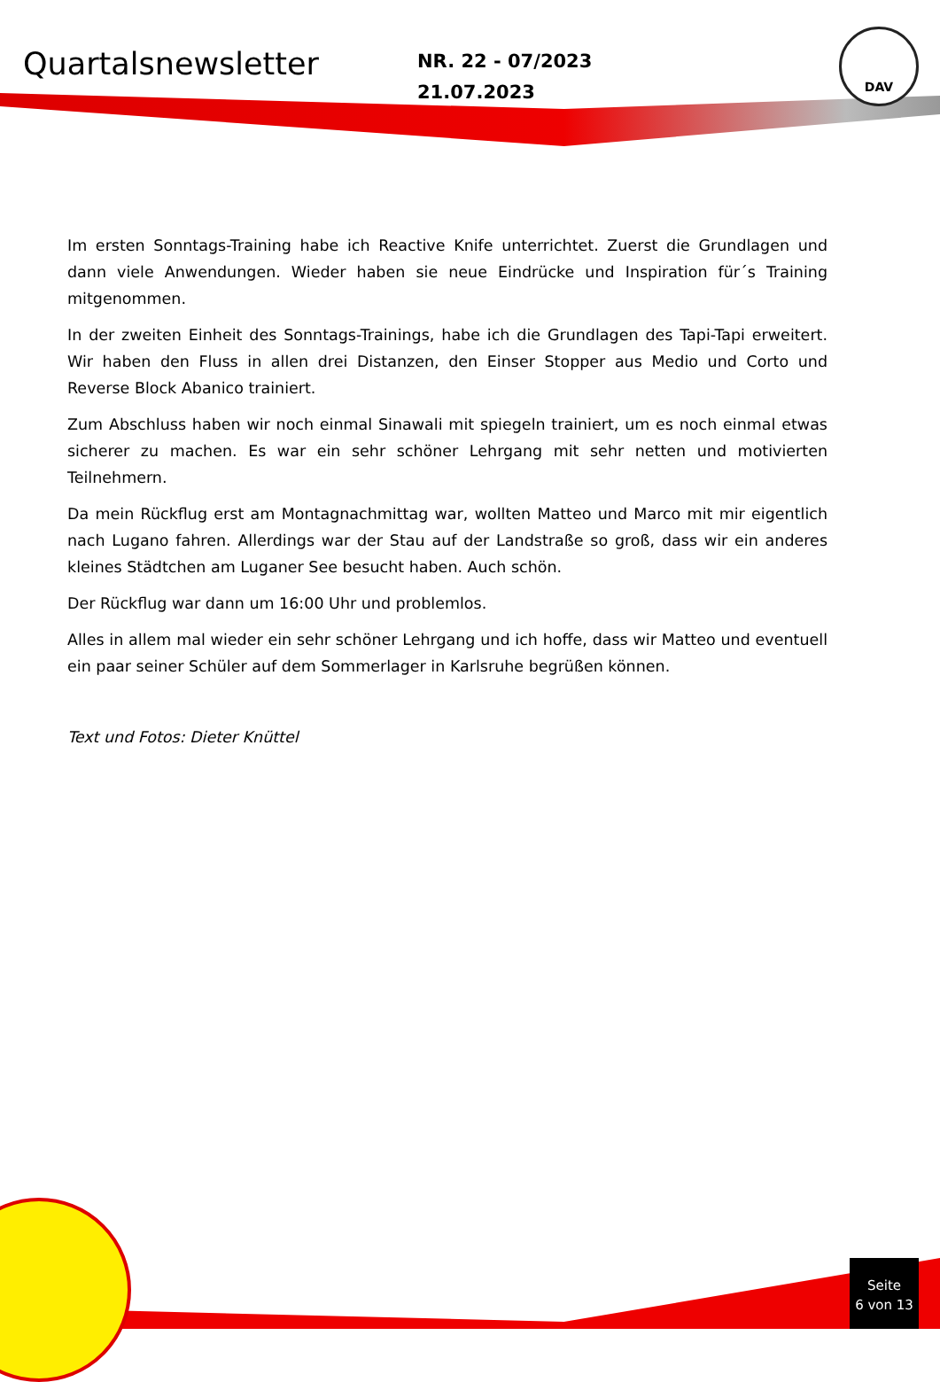Quartalsnewsletter
NR. 22 - 07/2023
21.07.2023
DAV
Im ersten Sonntags-Training habe ich Reactive Knife unterrichtet. Zuerst die Grundlagen und dann viele Anwendungen. Wieder haben sie neue Eindrücke und Inspiration für´s Training mitgenommen.
In der zweiten Einheit des Sonntags-Trainings, habe ich die Grundlagen des Tapi-Tapi erweitert. Wir haben den Fluss in allen drei Distanzen, den Einser Stopper aus Medio und Corto und Reverse Block Abanico trainiert.
Zum Abschluss haben wir noch einmal Sinawali mit spiegeln trainiert, um es noch einmal etwas sicherer zu machen. Es war ein sehr schöner Lehrgang mit sehr netten und motivierten Teilnehmern.
Da mein Rückflug erst am Montagnachmittag war, wollten Matteo und Marco mit mir eigentlich nach Lugano fahren. Allerdings war der Stau auf der Landstraße so groß, dass wir ein anderes kleines Städtchen am Luganer See besucht haben. Auch schön.
Der Rückflug war dann um 16:00 Uhr und problemlos.
Alles in allem mal wieder ein sehr schöner Lehrgang und ich hoffe, dass wir Matteo und eventuell ein paar seiner Schüler auf dem Sommerlager in Karlsruhe begrüßen können.
Text und Fotos: Dieter Knüttel
Seite
6 von 13